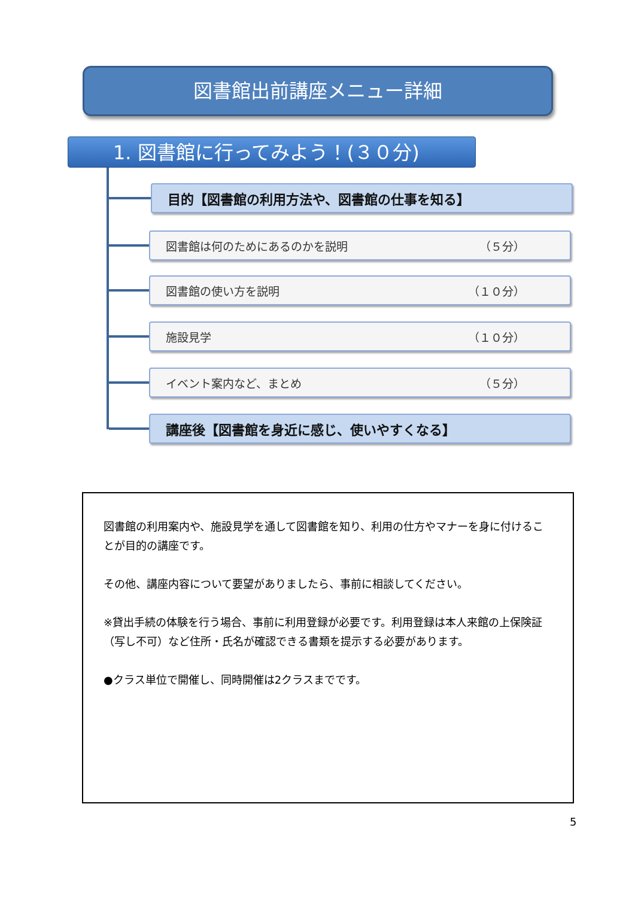図書館出前講座メニュー詳細
1. 図書館に行ってみよう！(３０分)
目的【図書館の利用方法や、図書館の仕事を知る】
図書館は何のためにあるのかを説明 （５分）
図書館の使い方を説明 （１０分）
施設見学 （１０分）
イベント案内など、まとめ （５分）
講座後【図書館を身近に感じ、使いやすくなる】
図書館の利用案内や、施設見学を通して図書館を知り、利用の仕方やマナーを身に付けることが目的の講座です。
その他、講座内容について要望がありましたら、事前に相談してください。
※貸出手続の体験を行う場合、事前に利用登録が必要です。利用登録は本人来館の上保険証（写し不可）など住所・氏名が確認できる書類を提示する必要があります。
●クラス単位で開催し、同時開催は2クラスまでです。
5